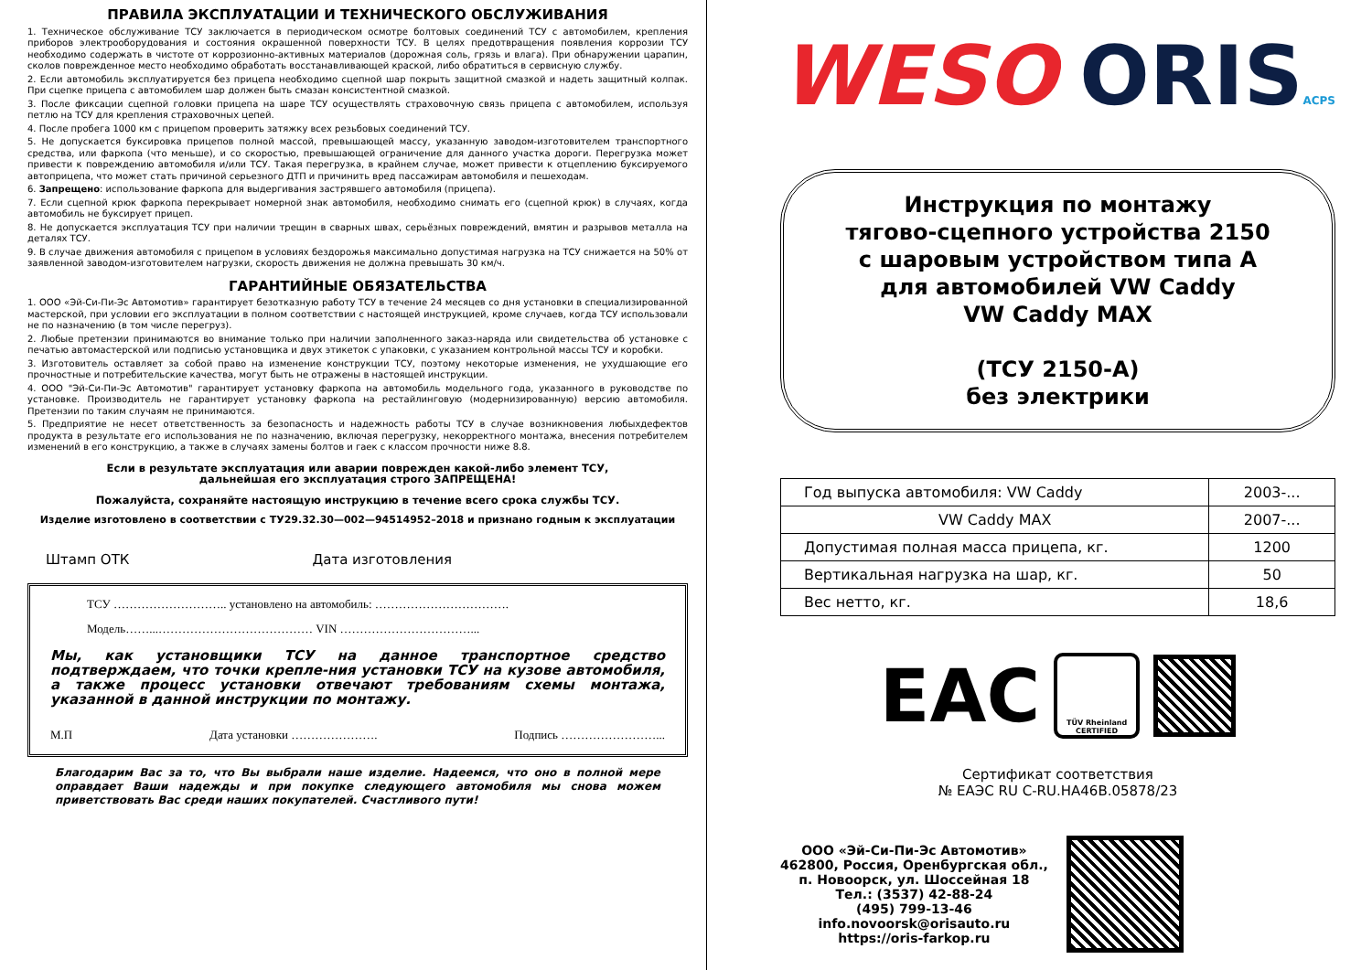ПРАВИЛА ЭКСПЛУАТАЦИИ И ТЕХНИЧЕСКОГО ОБСЛУЖИВАНИЯ
1. Техническое обслуживание ТСУ заключается в периодическом осмотре болтовых соединений ТСУ с автомобилем, крепления приборов электрооборудования и состояния окрашенной поверхности ТСУ. В целях предотвращения появления коррозии ТСУ необходимо содержать в чистоте от коррозионно-активных материалов (дорожная соль, грязь и влага). При обнаружении царапин, сколов поврежденное место необходимо обработать восстанавливающей краской, либо обратиться в сервисную службу.
2. Если автомобиль эксплуатируется без прицепа необходимо сцепной шар покрыть защитной смазкой и надеть защитный колпак. При сцепке прицепа с автомобилем шар должен быть смазан консистентной смазкой.
3. После фиксации сцепной головки прицепа на шаре ТСУ осуществлять страховочную связь прицепа с автомобилем, используя петлю на ТСУ для крепления страховочных цепей.
4. После пробега 1000 км с прицепом проверить затяжку всех резьбовых соединений ТСУ.
5. Не допускается буксировка прицепов полной массой, превышающей массу, указанную заводом-изготовителем транспортного средства, или фаркопа (что меньше), и со скоростью, превышающей ограничение для данного участка дороги. Перегрузка может привести к повреждению автомобиля и/или ТСУ. Такая перегрузка, в крайнем случае, может привести к отцеплению буксируемого автоприцепа, что может стать причиной серьезного ДТП и причинить вред пассажирам автомобиля и пешеходам.
6. Запрещено: использование фаркопа для выдергивания застрявшего автомобиля (прицепа).
7. Если сцепной крюк фаркопа перекрывает номерной знак автомобиля, необходимо снимать его (сцепной крюк) в случаях, когда автомобиль не буксирует прицеп.
8. Не допускается эксплуатация ТСУ при наличии трещин в сварных швах, серьёзных повреждений, вмятин и разрывов металла на деталях ТСУ.
9. В случае движения автомобиля с прицепом в условиях бездорожья максимально допустимая нагрузка на ТСУ снижается на 50% от заявленной заводом-изготовителем нагрузки, скорость движения не должна превышать 30 км/ч.
ГАРАНТИЙНЫЕ ОБЯЗАТЕЛЬСТВА
1. ООО «Эй-Си-Пи-Эс Автомотив» гарантирует безотказную работу ТСУ в течение 24 месяцев со дня установки в специализированной мастерской, при условии его эксплуатации в полном соответствии с настоящей инструкцией, кроме случаев, когда ТСУ использовали не по назначению (в том числе перегруз).
2. Любые претензии принимаются во внимание только при наличии заполненного заказ-наряда или свидетельства об установке с печатью автомастерской или подписью установщика и двух этикеток с упаковки, с указанием контрольной массы ТСУ и коробки.
3. Изготовитель оставляет за собой право на изменение конструкции ТСУ, поэтому некоторые изменения, не ухудшающие его прочностные и потребительские качества, могут быть не отражены в настоящей инструкции.
4. ООО "Эй-Си-Пи-Эс Автомотив" гарантирует установку фаркопа на автомобиль модельного года, указанного в руководстве по установке. Производитель не гарантирует установку фаркопа на рестайлинговую (модернизированную) версию автомобиля. Претензии по таким случаям не принимаются.
5. Предприятие не несет ответственность за безопасность и надежность работы ТСУ в случае возникновения любыхдефектов продукта в результате его использования не по назначению, включая перегрузку, некорректного монтажа, внесения потребителем изменений в его конструкцию, а также в случаях замены болтов и гаек с классом прочности ниже 8.8.
Если в результате эксплуатация или аварии поврежден какой-либо элемент ТСУ,
дальнейшая его эксплуатация строго ЗАПРЕЩЕНА!
Пожалуйста, сохраняйте настоящую инструкцию в течение всего срока службы ТСУ.
Изделие изготовлено в соответствии с ТУ29.32.30—002—94514952–2018 и признано годным к эксплуатации
Штамп ОТК Дата изготовления
ТСУ ……………………….. установлено на автомобиль: …………………………….
Модель……...………………………………… VIN ……………………………...
Мы, как установщики ТСУ на данное транспортное средство подтверждаем, что точки крепле-ния установки ТСУ на кузове автомобиля, а также процесс установки отвечают требованиям схемы монтажа, указанной в данной инструкции по монтажу.
М.П Дата установки …………………. Подпись ……………………...
Благодарим Вас за то, что Вы выбрали наше изделие. Надеемся, что оно в полной мере оправдает Ваши надежды и при покупке следующего автомобиля мы снова можем приветствовать Вас среди наших покупателей. Счастливого пути!
WESO ORISACPS
Инструкция по монтажу
тягово-сцепного устройства 2150
с шаровым устройством типа А
для автомобилей VW Caddy
VW Caddy MAX
(ТСУ 2150-А)
без электрики
| Год выпуска автомобиля: VW Caddy | 2003-... |
| VW Caddy MAX | 2007-... |
| Допустимая полная масса прицепа, кг. | 1200 |
| Вертикальная нагрузка на шар, кг. | 50 |
| Вес нетто, кг. | 18,6 |
EAC
TÜV Rheinland
CERTIFIED
Сертификат соответствия
№ ЕАЭС RU С-RU.НА46В.05878/23
ООО «Эй-Си-Пи-Эс Автомотив»
462800, Россия, Оренбургская обл.,
п. Новоорск, ул. Шоссейная 18
Тел.: (3537) 42-88-24
(495) 799-13-46
info.novoorsk@orisauto.ru
https://oris-farkop.ru